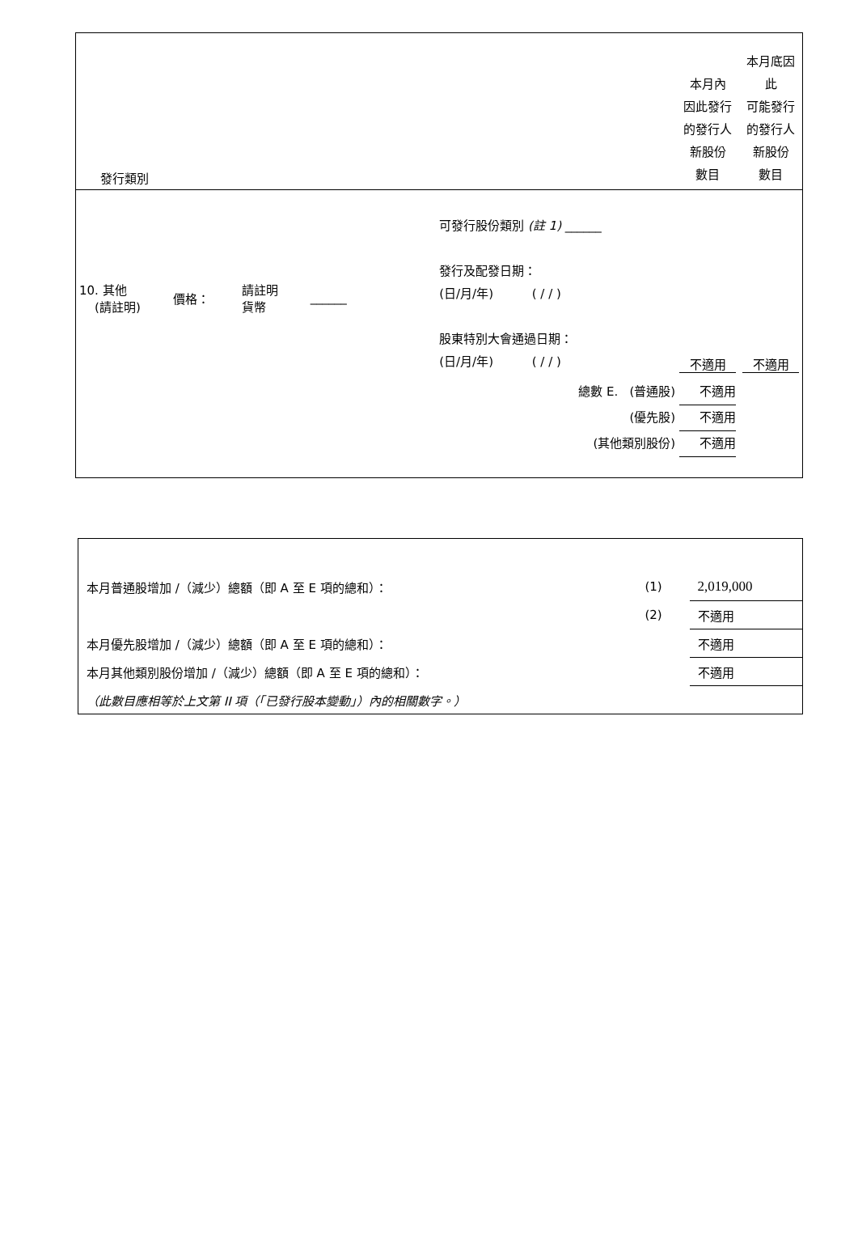| 發行類別 | | 本月內 因此發行 的發行人 新股份 數目 | 本月底因此 可能發行 的發行人 新股份 數目 |
| 10. 其他 (請註明) 價格： 請註明 貨幣 ______ | 可發行股份類別 (註 1) ______ 發行及配發日期： (日/月/年) ( / / ) 股東特別大會通過日期： (日/月/年) ( / / ) | 不適用 | 不適用 |
| | 總數 E. (普通股) 不適用 (優先股) 不適用 (其他類別股份) 不適用 | | |
| 本月普通股增加 /（減少）總額（即 A 至 E 項的總和）： | (1) | 2,019,000 |
| | (2) | 不適用 |
| 本月優先股增加 /（減少）總額（即 A 至 E 項的總和）： | | 不適用 |
| 本月其他類別股份增加 /（減少）總額（即 A 至 E 項的總和）： | | 不適用 |
| （此數目應相等於上文第 II 項（「已發行股本變動」）內的相關數字。） | | |